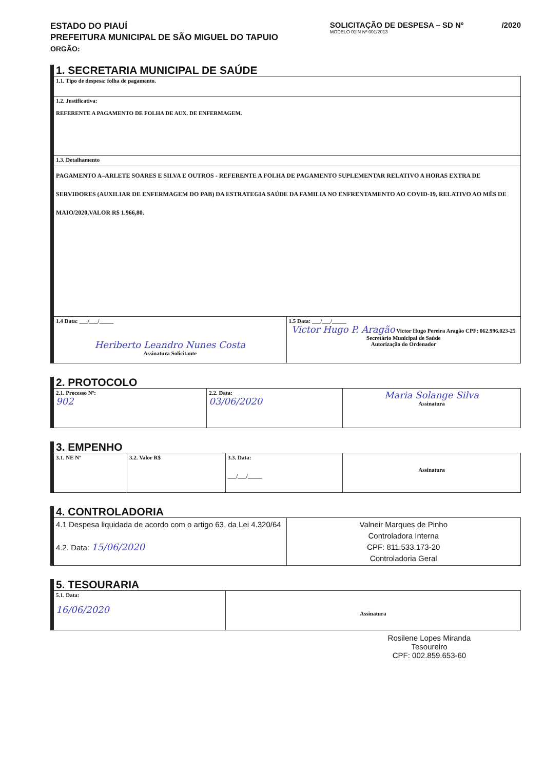ESTADO DO PIAUÍ
PREFEITURA MUNICIPAL DE SÃO MIGUEL DO TAPUIO
ORGÃO:
SOLICITAÇÃO DE DESPESA – SD Nº /2020
MODELO 01IN Nº 001/2013
1. SECRETARIA MUNICIPAL DE SAÚDE
| 1.1. Tipo de despesa: folha de pagamento. | |
| 1.2. Justificativa: REFERENTE A PAGAMENTO DE FOLHA DE AUX. DE ENFERMAGEM. | |
| 1.3. Detalhamento | |
| PAGAMENTO A–ARLETE SOARES E SILVA E OUTROS - REFERENTE A FOLHA DE PAGAMENTO SUPLEMENTAR RELATIVO A HORAS EXTRA DE SERVIDORES (AUXILIAR DE ENFERMAGEM DO PAB) DA ESTRATEGIA SAÚDE DA FAMILIA NO ENFRENTAMENTO AO COVID-19, RELATIVO AO MÊS DE MAIO/2020,VALOR R$ 1.966,80. | |
| 1.4 Data: ___/___/_____ Heriberto Leandro Nunes Costa Assinatura Solicitante | 1.5 Data: ___/___/_____ Victor Hugo P. Aragão Victor Hugo Pereira Aragão CPF: 062.996.023-25 Secretário Municipal de Saúde Autorização do Ordenador |
2. PROTOCOLO
| 2.1. Processo Nº: 902 | 2.2. Data: 03/06/2020 | Maria Solange Silva Assinatura |
3. EMPENHO
| 3.1. NE Nº | 3.2. Valor R$ | 3.3. Data: ___/___/_____ | Assinatura |
4. CONTROLADORIA
| 4.1 Despesa liquidada de acordo com o artigo 63, da Lei 4.320/64 4.2. Data: 15/06/2020 | Valneir Marques de Pinho Controladora Interna CPF: 811.533.173-20 Controladoria Geral |
5. TESOURARIA
| 5.1. Data: 16/06/2020 | Assinatura |
Rosilene Lopes Miranda
Tesoureiro
CPF: 002.859.653-60